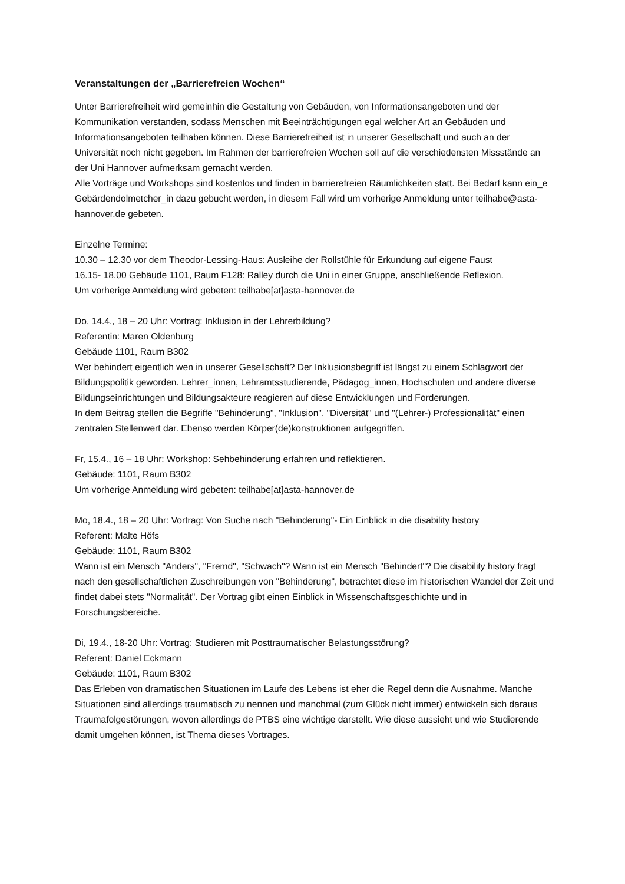Veranstaltungen der „Barrierefreien Wochen“
Unter Barrierefreiheit wird gemeinhin die Gestaltung von Gebäuden, von Informationsangeboten und der Kommunikation verstanden, sodass Menschen mit Beeinträchtigungen egal welcher Art an Gebäuden und Informationsangeboten teilhaben können. Diese Barrierefreiheit ist in unserer Gesellschaft und auch an der Universität noch nicht gegeben. Im Rahmen der barrierefreien Wochen soll auf die verschiedensten Missstände an der Uni Hannover aufmerksam gemacht werden.
Alle Vorträge und Workshops sind kostenlos und finden in barrierefreien Räumlichkeiten statt. Bei Bedarf kann ein_e Gebärdendolmetcher_in dazu gebucht werden, in diesem Fall wird um vorherige Anmeldung unter teilhabe@asta-hannover.de gebeten.
Einzelne Termine:
10.30 – 12.30 vor dem Theodor-Lessing-Haus: Ausleihe der Rollstühle für Erkundung auf eigene Faust
16.15- 18.00 Gebäude 1101, Raum F128: Ralley durch die Uni in einer Gruppe, anschließende Reflexion.
Um vorherige Anmeldung wird gebeten: teilhabe[at]asta-hannover.de
Do, 14.4., 18 – 20 Uhr: Vortrag: Inklusion in der Lehrerbildung?
Referentin: Maren Oldenburg
Gebäude 1101, Raum B302
Wer behindert eigentlich wen in unserer Gesellschaft? Der Inklusionsbegriff ist längst zu einem Schlagwort der Bildungspolitik geworden. Lehrer_innen, Lehramtsstudierende, Pädagog_innen, Hochschulen und andere diverse Bildungseinrichtungen und Bildungsakteure reagieren auf diese Entwicklungen und Forderungen.
In dem Beitrag stellen die Begriffe "Behinderung", "Inklusion", "Diversität" und "(Lehrer-) Professionalität" einen zentralen Stellenwert dar. Ebenso werden Körper(de)konstruktionen aufgegriffen.
Fr, 15.4., 16 – 18 Uhr: Workshop: Sehbehinderung erfahren und reflektieren.
Gebäude: 1101, Raum B302
Um vorherige Anmeldung wird gebeten: teilhabe[at]asta-hannover.de
Mo, 18.4., 18 – 20 Uhr: Vortrag: Von Suche nach "Behinderung"- Ein Einblick in die disability history
Referent: Malte Höfs
Gebäude: 1101, Raum B302
Wann ist ein Mensch "Anders", "Fremd", "Schwach"? Wann ist ein Mensch "Behindert"? Die disability history fragt nach den gesellschaftlichen Zuschreibungen von "Behinderung", betrachtet diese im historischen Wandel der Zeit und findet dabei stets "Normalität". Der Vortrag gibt einen Einblick in Wissenschaftsgeschichte und in Forschungsbereiche.
Di, 19.4., 18-20 Uhr: Vortrag: Studieren mit Posttraumatischer Belastungsstörung?
Referent: Daniel Eckmann
Gebäude: 1101, Raum B302
Das Erleben von dramatischen Situationen im Laufe des Lebens ist eher die Regel denn die Ausnahme. Manche Situationen sind allerdings traumatisch zu nennen und manchmal (zum Glück nicht immer) entwickeln sich daraus Traumafolgestörungen, wovon allerdings de PTBS eine wichtige darstellt. Wie diese aussieht und wie Studierende damit umgehen können, ist Thema dieses Vortrages.